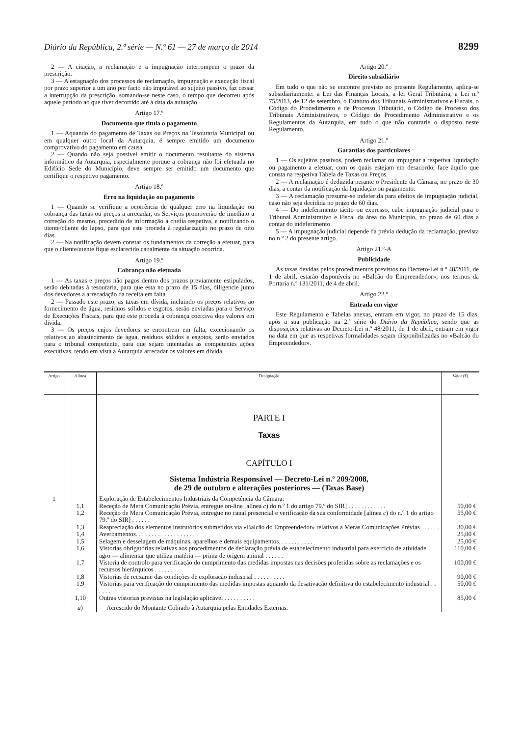Diário da República, 2.ª série — N.º 61 — 27 de março de 2014 8299
2 — A citação, a reclamação e a impugnação interrompem o prazo da prescrição.
3 — A estagnação dos processos de reclamação, impugnação e execução fiscal por prazo superior a um ano por facto não imputável ao sujeito passivo, faz cessar a interrupção da prescrição, somando-se neste caso, o tempo que decorreu após aquele período ao que tiver decorrido até à data da autuação.
Artigo 17.º
Documento que titula o pagamento
1 — Aquando do pagamento de Taxas ou Preços na Tesouraria Municipal ou em qualquer outro local da Autarquia, é sempre emitido um documento comprovativo do pagamento em causa.
2 — Quando não seja possível emitir o documento resultante do sistema informático da Autarquia, especialmente porque a cobrança não foi efetuada no Edifício Sede do Município, deve sempre ser emitido um documento que certifique o respetivo pagamento.
Artigo 18.º
Erro na liquidação ou pagamento
1 — Quando se verifique a ocorrência de qualquer erro na liquidação ou cobrança das taxas ou preços a arrecadar, os Serviços promoverão de imediato a correção do mesmo, precedido de informação à chefia respetiva, e notificando o utente/cliente do lapso, para que este proceda à regularização no prazo de oito dias.
2 — Na notificação devem constar os fundamentos da correção a efetuar, para que o cliente/utente fique esclarecido cabalmente da situação ocorrida.
Artigo 19.º
Cobrança não efetuada
1 — As taxas e preços não pagos dentro dos prazos previamente estipulados, serão debitadas à tesouraria, para que esta no prazo de 15 dias, diligencie junto dos devedores a arrecadação da receita em falta.
2 — Passado este prazo, as taxas em dívida, incluindo os preços relativos ao fornecimento de água, resíduos sólidos e esgotos, serão enviadas para o Serviço de Execuções Fiscais, para que este proceda à cobrança coerciva dos valores em divida.
3 — Os preços cujos devedores se encontrem em falta, excecionando os relativos ao abastecimento de água, resíduos sólidos e esgotos, serão enviados para o tribunal competente, para que sejam intentadas as competentes ações executivas, tendo em vista a Autarquia arrecadar os valores em dívida.
Artigo 20.º
Direito subsidiário
Em tudo o que não se encontre previsto no presente Regulamento, aplica-se subsidiariamente: a Lei das Finanças Locais, a lei Geral Tributária, a Lei n.º 75/2013, de 12 de setembro, o Estatuto dos Tribunais Administrativos e Fiscais, o Código do Procedimento e de Processo Tributário, o Código de Processo dos Tribunais Administrativos, o Código do Procedimento Administrativo e os Regulamentos da Autarquia, em tudo o que não contrarie o disposto neste Regulamento.
Artigo 21.º
Garantias dos particulares
1 — Os sujeitos passivos, podem reclamar ou impugnar a respetiva liquidação ou pagamento a efetuar, com os quais estejam em desacordo, face àquilo que consta na respetiva Tabela de Taxas ou Preços.
2 — A reclamação é deduzida perante o Presidente da Câmara, no prazo de 30 dias, a contar da notificação da liquidação ou pagamento.
3 — A reclamação presume-se indeferida para efeitos de impugnação judicial, caso não seja decidida no prazo de 60 dias.
4 — Do indeferimento tácito ou expresso, cabe impugnação judicial para o Tribunal Administrativo e Fiscal da área do Município, no prazo de 60 dias a contar do indeferimento.
5 — A impugnação judicial depende da prévia dedução da reclamação, prevista no n.º 2 do presente artigo.
Artigo 21.º-A
Publicidade
As taxas devidas pelos procedimentos previstos no Decreto-Lei n.º 48/2011, de 1 de abril, estarão disponíveis no «Balcão do Empreendedor», nos termos da Portaria n.º 131/2011, de 4 de abril.
Artigo 22.º
Entrada em vigor
Este Regulamento e Tabelas anexas, entram em vigor, no prazo de 15 dias, após a sua publicação na 2.ª série do Diário da República, sendo que as disposições relativas ao Decreto-Lei n.º 48/2011, de 1 de abril, entram em vigor na data em que as respetivas formalidades sejam disponibilizadas no «Balcão do Empreendedor».
| Artigo | Alínea | Designação | Valor (€) |
| --- | --- | --- | --- |
| | | PARTE I Taxas CAPÍTULO I Sistema Indústria Responsável — Decreto-Lei n.º 209/2008, de 29 de outubro e alterações posteriores — (Taxas Base) | |
| 1 | | Exploração de Estabelecimentos Industriais da Competência da Câmara: | |
| | 1,1 | Receção de Mera Comunicação Prévia, entregue on-line [alínea c ) do n.º 1 do artigo 79.º do SIR] . . . . . . . . . . . . | 50,00 € |
| | 1,2 | Receção de Mera Comunicação Prévia, entregue no canal presencial e verificação da sua conformidade [alínea c ) do n.º 1 do artigo 79.º do SIR] . . . . . . | 55,00 € |
| | 1,3 | Reapreciação dos elementos instrutórios submetidos via «Balcão do Empreendedor» relativos a Meras Comunicações Prévias . . . . . . | 30,00 € |
| | 1,4 | Averbamentos. . . . . . . . . . . . . . . . . . . . | 25,00 € |
| | 1,5 | Selagem e desselagem de máquinas, aparelhos e demais equipamentos. . . . . . . . . . . | 25,00 € |
| | 1,6 | Vistorias obrigatórias relativas aos procedimentos de declaração prévia de estabelecimento industrial para exercício de atividade agro — alimentar que utiliza matéria — prima de origem animal . . . . . . | 110,00 € |
| | 1,7 | Vistoria de controlo para verificação do cumprimento das medidas impostas nas decisões proferidas sobre as reclamações e os recursos hierárquicos . . . . . . | 100,00 € |
| | 1,8 | Vistorias de reexame das condições de exploração industrial . . . . . . . . . . | 90,00 € |
| | 1,9 | Vistorias para verificação do cumprimento das medidas impostas aquando da desativação definitiva do estabelecimento industrial . . . . . . | 50,00 € |
| | 1,10 | Outras vistorias previstas na legislação aplicável . . . . . . . . . . | 85,00 € |
| | a ) | Acrescido do Montante Cobrado à Autarquia pelas Entidades Externas. | |